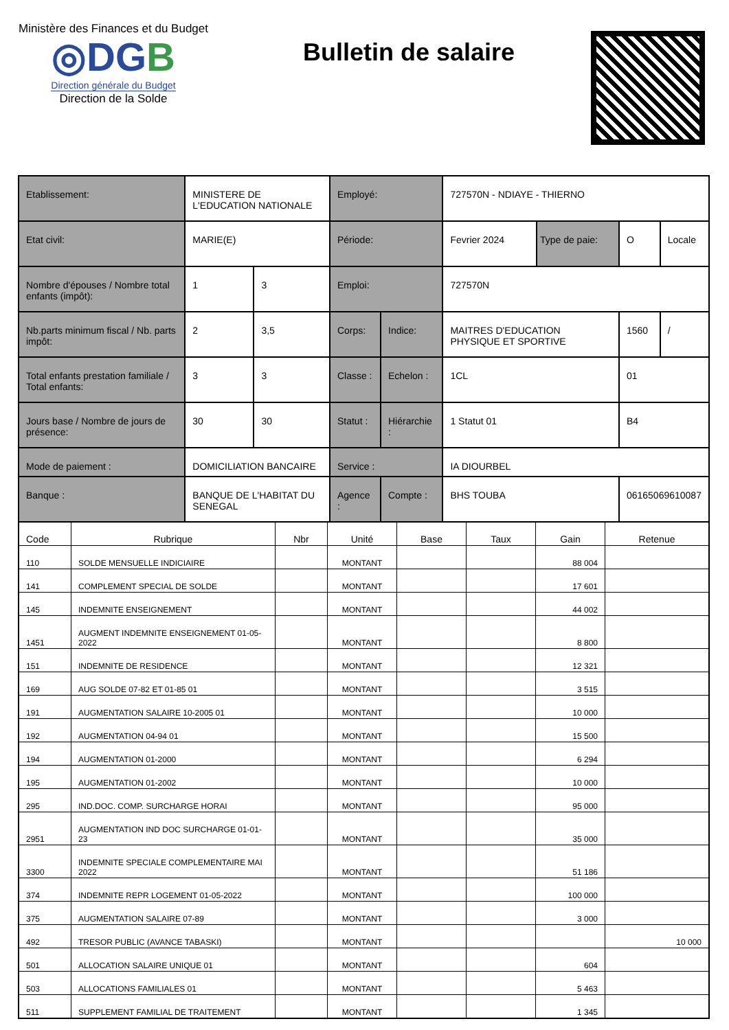Ministère des Finances et du Budget
◎DGB
Direction générale du Budget
Direction de la Solde
Bulletin de salaire
| Etablissement: | MINISTERE DE L'EDUCATION NATIONALE | | Employé: | | 727570N - NDIAYE - THIERNO | | | |
| Etat civil: | MARIE(E) | | Période: | | Fevrier 2024 | Type de paie: | O | Locale |
| Nombre d'épouses / Nombre total enfants (impôt): | 1 | 3 | Emploi: | | 727570N | | | |
| Nb.parts minimum fiscal / Nb. parts impôt: | 2 | 3,5 | Corps: | Indice: | MAITRES D'EDUCATION PHYSIQUE ET SPORTIVE | | 1560 | / |
| Total enfants prestation familiale / Total enfants: | 3 | 3 | Classe : | Echelon : | 1CL | | 01 | |
| Jours base / Nombre de jours de présence: | 30 | 30 | Statut : | Hiérarchie : | 1 Statut 01 | | B4 | |
| Mode de paiement : | DOMICILIATION BANCAIRE | | Service : | | IA DIOURBEL | | | |
| Banque : | BANQUE DE L'HABITAT DU SENEGAL | | Agence : | Compte : | BHS TOUBA | | 06165069610087 | |
| Code | Rubrique | Nbr | Unité | Base | Taux | Gain | Retenue |
| --- | --- | --- | --- | --- | --- | --- | --- |
| 110 | SOLDE MENSUELLE INDICIAIRE | | MONTANT | | | 88 004 | |
| 141 | COMPLEMENT SPECIAL DE SOLDE | | MONTANT | | | 17 601 | |
| 145 | INDEMNITE ENSEIGNEMENT | | MONTANT | | | 44 002 | |
| 1451 | AUGMENT INDEMNITE ENSEIGNEMENT 01-05-2022 | | MONTANT | | | 8 800 | |
| 151 | INDEMNITE DE RESIDENCE | | MONTANT | | | 12 321 | |
| 169 | AUG SOLDE 07-82 ET 01-85 01 | | MONTANT | | | 3 515 | |
| 191 | AUGMENTATION SALAIRE 10-2005 01 | | MONTANT | | | 10 000 | |
| 192 | AUGMENTATION 04-94 01 | | MONTANT | | | 15 500 | |
| 194 | AUGMENTATION 01-2000 | | MONTANT | | | 6 294 | |
| 195 | AUGMENTATION 01-2002 | | MONTANT | | | 10 000 | |
| 295 | IND.DOC. COMP. SURCHARGE HORAI | | MONTANT | | | 95 000 | |
| 2951 | AUGMENTATION IND DOC SURCHARGE 01-01-23 | | MONTANT | | | 35 000 | |
| 3300 | INDEMNITE SPECIALE COMPLEMENTAIRE MAI 2022 | | MONTANT | | | 51 186 | |
| 374 | INDEMNITE REPR LOGEMENT 01-05-2022 | | MONTANT | | | 100 000 | |
| 375 | AUGMENTATION SALAIRE 07-89 | | MONTANT | | | 3 000 | |
| 492 | TRESOR PUBLIC (AVANCE TABASKI) | | MONTANT | | | | 10 000 |
| 501 | ALLOCATION SALAIRE UNIQUE 01 | | MONTANT | | | 604 | |
| 503 | ALLOCATIONS FAMILIALES 01 | | MONTANT | | | 5 463 | |
| 511 | SUPPLEMENT FAMILIAL DE TRAITEMENT | | MONTANT | | | 1 345 | |